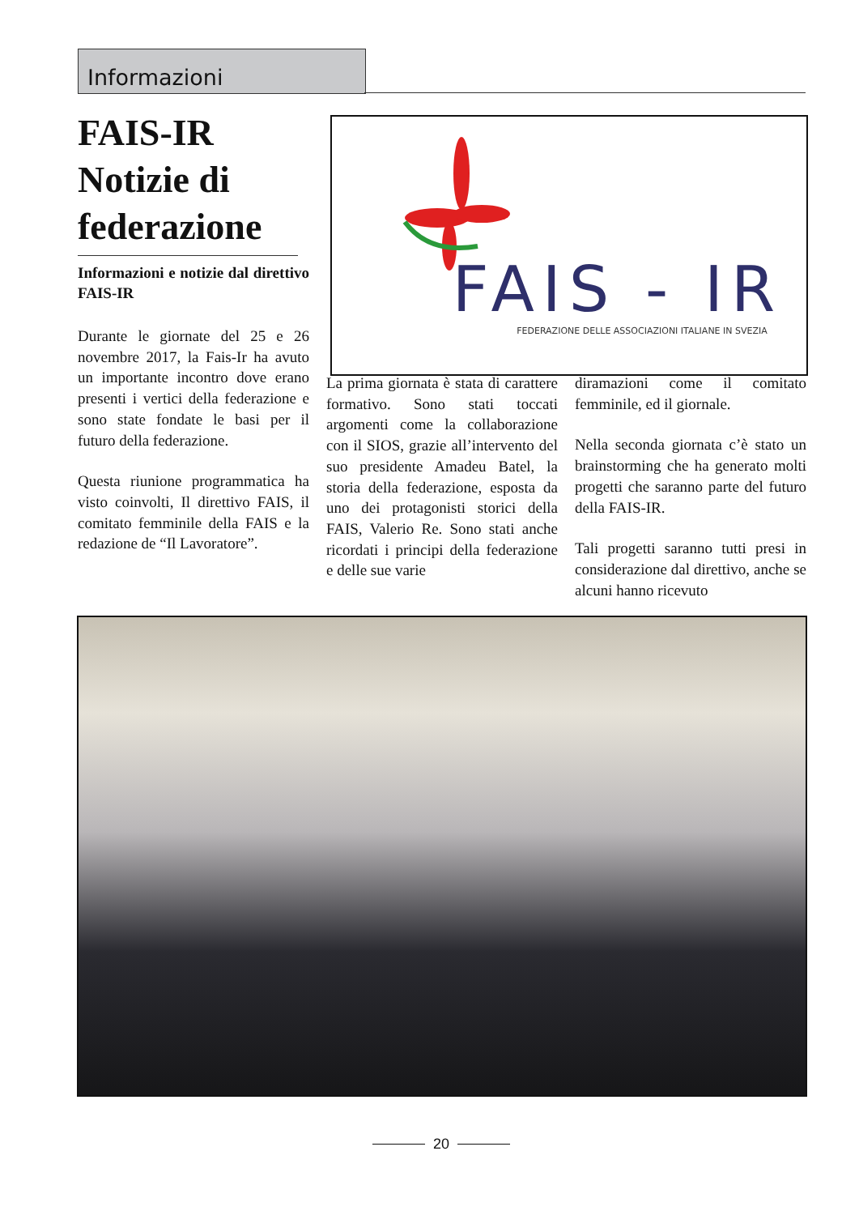Informazioni
FAIS-IR Notizie di federazione
Informazioni e notizie dal direttivo FAIS-IR
Durante le giornate del 25 e 26 novembre 2017, la Fais-Ir ha avuto un importante incontro dove erano presenti i vertici della federazione e sono state fondate le basi per il futuro della federazione.
Questa riunione programmatica ha visto coinvolti, Il direttivo FAIS, il comitato femminile della FAIS e la redazione de “Il Lavoratore”.
FAIS - IR
FEDERAZIONE DELLE ASSOCIAZIONI ITALIANE IN SVEZIA
La prima giornata è stata di carattere formativo. Sono stati toccati argomenti come la collaborazione con il SIOS, grazie all’intervento del suo presidente Amadeu Batel, la storia della federazione, esposta da uno dei protagonisti storici della FAIS, Valerio Re. Sono stati anche ricordati i principi della federazione e delle sue varie
diramazioni come il comitato femminile, ed il giornale.
Nella seconda giornata c’è stato un brainstorming che ha generato molti progetti che saranno parte del futuro della FAIS-IR.
Tali progetti saranno tutti presi in considerazione dal direttivo, anche se alcuni hanno ricevuto
20